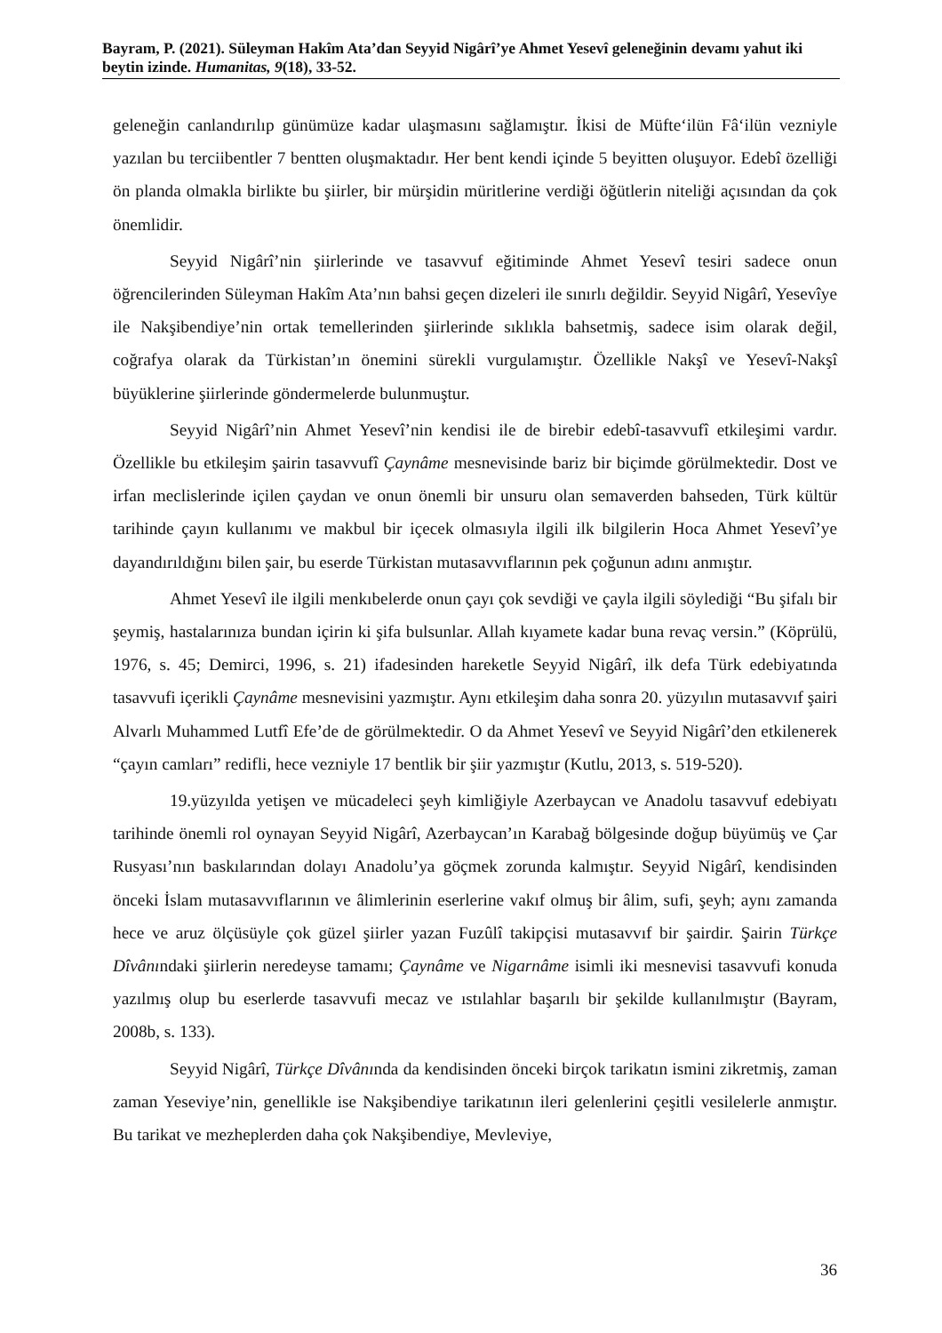Bayram, P. (2021). Süleyman Hakîm Ata’dan Seyyid Nigârî’ye Ahmet Yesevî geleneğinin devamı yahut iki beytin izinde. Humanitas, 9(18), 33-52.
geleneğin canlandırılıp günümüze kadar ulaşmasını sağlamıştır. İkisi de Müfte‘ilün Fâ‘ilün vezniyle yazılan bu terciibentler 7 bentten oluşmaktadır. Her bent kendi içinde 5 beyitten oluşuyor. Edebî özelliği ön planda olmakla birlikte bu şiirler, bir mürşidin müritlerine verdiği öğütlerin niteliği açısından da çok önemlidir.
Seyyid Nigârî’nin şiirlerinde ve tasavvuf eğitiminde Ahmet Yesevî tesiri sadece onun öğrencilerinden Süleyman Hakîm Ata’nın bahsi geçen dizeleri ile sınırlı değildir. Seyyid Nigârî, Yesevîye ile Nakşibendiye’nin ortak temellerinden şiirlerinde sıklıkla bahsetmiş, sadece isim olarak değil, coğrafya olarak da Türkistan’ın önemini sürekli vurgulamıştır. Özellikle Nakşî ve Yesevî-Nakşî büyüklerine şiirlerinde göndermelerde bulunmuştur.
Seyyid Nigârî’nin Ahmet Yesevî’nin kendisi ile de birebir edebî-tasavvufî etkileşimi vardır. Özellikle bu etkileşim şairin tasavvufî Çaynâme mesnevisinde bariz bir biçimde görülmektedir. Dost ve irfan meclislerinde içilen çaydan ve onun önemli bir unsuru olan semaverden bahseden, Türk kültür tarihinde çayın kullanımı ve makbul bir içecek olmasıyla ilgili ilk bilgilerin Hoca Ahmet Yesevî’ye dayandırıldığını bilen şair, bu eserde Türkistan mutasavvıflarının pek çoğunun adını anmıştır.
Ahmet Yesevî ile ilgili menkıbelerde onun çayı çok sevdiği ve çayla ilgili söylediği “Bu şifalı bir şeymiş, hastalarınıza bundan içirin ki şifa bulsunlar. Allah kıyamete kadar buna revaç versin.” (Köprülü, 1976, s. 45; Demirci, 1996, s. 21) ifadesinden hareketle Seyyid Nigârî, ilk defa Türk edebiyatında tasavvufi içerikli Çaynâme mesnevisini yazmıştır. Aynı etkileşim daha sonra 20. yüzyılın mutasavvıf şairi Alvarlı Muhammed Lutfî Efe’de de görülmektedir. O da Ahmet Yesevî ve Seyyid Nigârî’den etkilenerek “çayın camları” redifli, hece vezniyle 17 bentlik bir şiir yazmıştır (Kutlu, 2013, s. 519-520).
19.yüzyılda yetişen ve mücadeleci şeyh kimliğiyle Azerbaycan ve Anadolu tasavvuf edebiyatı tarihinde önemli rol oynayan Seyyid Nigârî, Azerbaycan’ın Karabağ bölgesinde doğup büyümüş ve Çar Rusyası’nın baskılarından dolayı Anadolu’ya göçmek zorunda kalmıştır. Seyyid Nigârî, kendisinden önceki İslam mutasavvıflarının ve âlimlerinin eserlerine vakıf olmuş bir âlim, sufi, şeyh; aynı zamanda hece ve aruz ölçüsüyle çok güzel şiirler yazan Fuzûlî takipçisi mutasavvıf bir şairdir. Şairin Türkçe Dîvânındaki şiirlerin neredeyse tamamı; Çaynâme ve Nigarnâme isimli iki mesnevisi tasavvufi konuda yazılmış olup bu eserlerde tasavvufi mecaz ve ıstılahlar başarılı bir şekilde kullanılmıştır (Bayram, 2008b, s. 133).
Seyyid Nigârî, Türkçe Dîvânında da kendisinden önceki birçok tarikatın ismini zikretmiş, zaman zaman Yeseviye’nin, genellikle ise Nakşibendiye tarikatının ileri gelenlerini çeşitli vesilelerle anmıştır. Bu tarikat ve mezheplerden daha çok Nakşibendiye, Mevleviye,
36